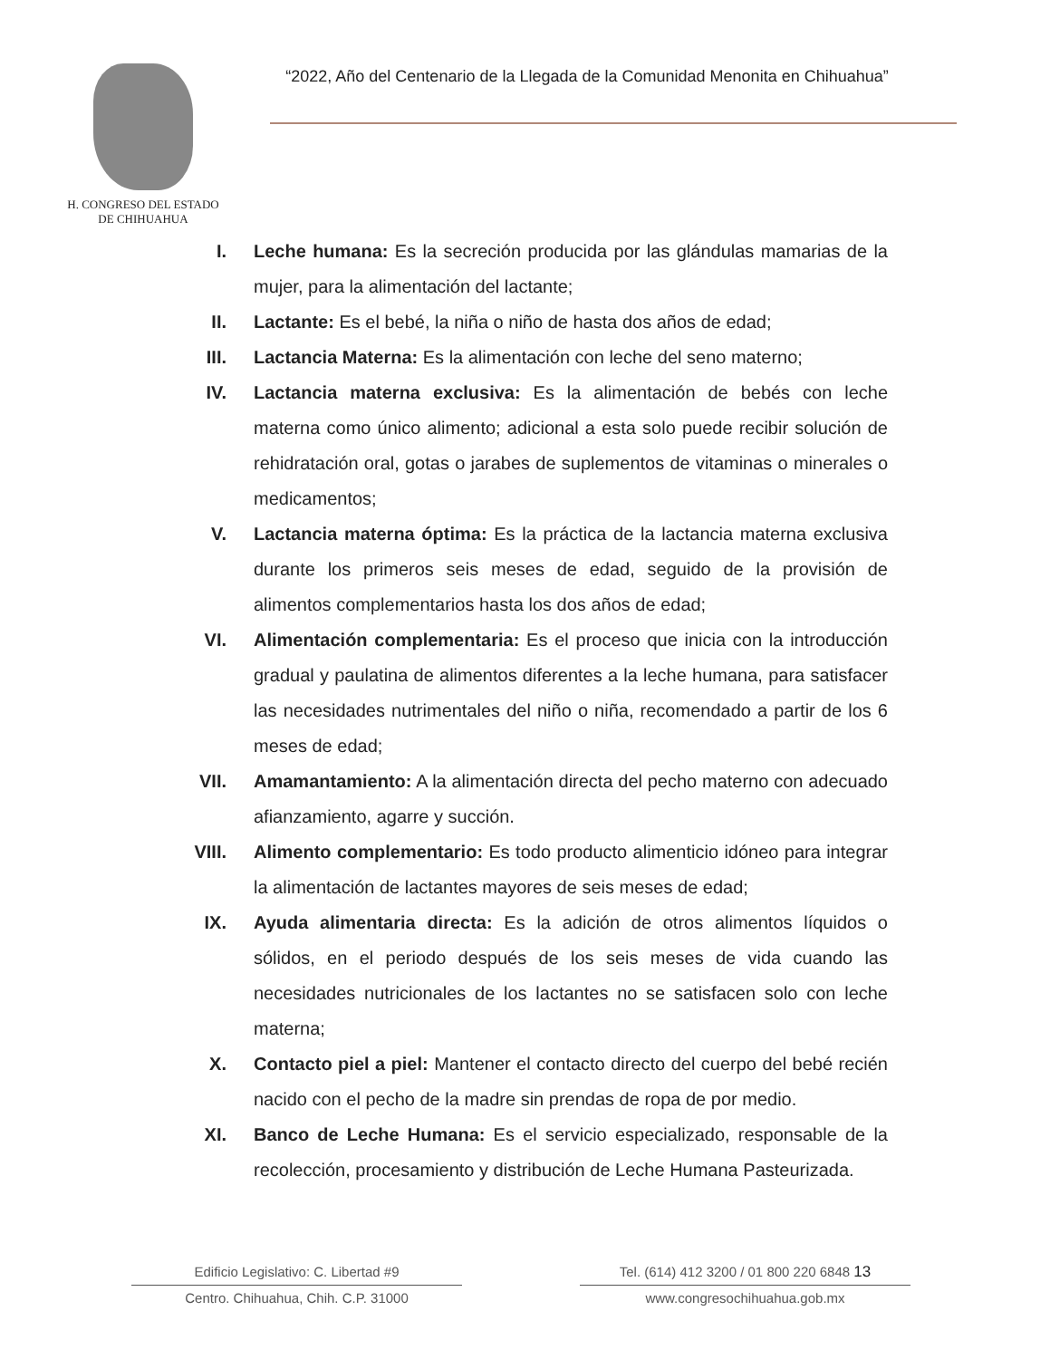H. CONGRESO DEL ESTADO
DE CHIHUAHUA
“2022, Año del Centenario de la Llegada de la Comunidad Menonita en Chihuahua”
I. Leche humana: Es la secreción producida por las glándulas mamarias de la mujer, para la alimentación del lactante;
II. Lactante: Es el bebé, la niña o niño de hasta dos años de edad;
III. Lactancia Materna: Es la alimentación con leche del seno materno;
IV. Lactancia materna exclusiva: Es la alimentación de bebés con leche materna como único alimento; adicional a esta solo puede recibir solución de rehidratación oral, gotas o jarabes de suplementos de vitaminas o minerales o medicamentos;
V. Lactancia materna óptima: Es la práctica de la lactancia materna exclusiva durante los primeros seis meses de edad, seguido de la provisión de alimentos complementarios hasta los dos años de edad;
VI. Alimentación complementaria: Es el proceso que inicia con la introducción gradual y paulatina de alimentos diferentes a la leche humana, para satisfacer las necesidades nutrimentales del niño o niña, recomendado a partir de los 6 meses de edad;
VII. Amamantamiento: A la alimentación directa del pecho materno con adecuado afianzamiento, agarre y succión.
VIII. Alimento complementario: Es todo producto alimenticio idóneo para integrar la alimentación de lactantes mayores de seis meses de edad;
IX. Ayuda alimentaria directa: Es la adición de otros alimentos líquidos o sólidos, en el periodo después de los seis meses de vida cuando las necesidades nutricionales de los lactantes no se satisfacen solo con leche materna;
X. Contacto piel a piel: Mantener el contacto directo del cuerpo del bebé recién nacido con el pecho de la madre sin prendas de ropa de por medio.
XI. Banco de Leche Humana: Es el servicio especializado, responsable de la recolección, procesamiento y distribución de Leche Humana Pasteurizada.
Edificio Legislativo: C. Libertad #9
Centro. Chihuahua, Chih. C.P. 31000
Tel. (614) 412 3200 / 01 800 220 6848 13
www.congresochihuahua.gob.mx